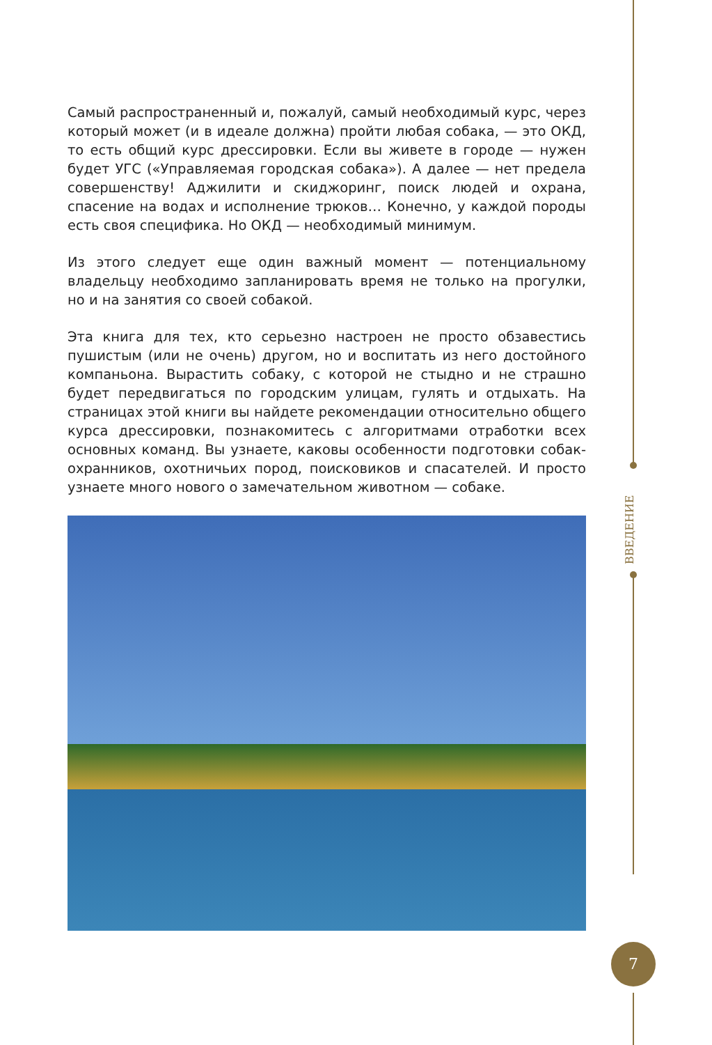ВВЕДЕНИЕ
7
Самый распространенный и, пожалуй, самый необходимый курс, через который может (и в идеале должна) пройти любая собака, — это ОКД, то есть общий курс дрессировки. Если вы живете в городе — нужен будет УГС («Управляемая городская собака»). А далее — нет предела совершенству! Аджилити и скиджоринг, поиск людей и охрана, спасение на водах и исполнение трюков… Конечно, у каждой породы есть своя специфика. Но ОКД — необходимый минимум.
Из этого следует еще один важный момент — потенциальному владельцу необходимо запланировать время не только на прогулки, но и на занятия со своей собакой.
Эта книга для тех, кто серьезно настроен не просто обзавестись пушистым (или не очень) другом, но и воспитать из него достойного компаньона. Вырастить собаку, с которой не стыдно и не страшно будет передвигаться по городским улицам, гулять и отдыхать. На страницах этой книги вы найдете рекомендации относительно общего курса дрессировки, познакомитесь с алгоритмами отработки всех основных команд. Вы узнаете, каковы особенности подготовки собак-охранников, охотничьих пород, поисковиков и спасателей. И просто узнаете много нового о замечательном животном — собаке.